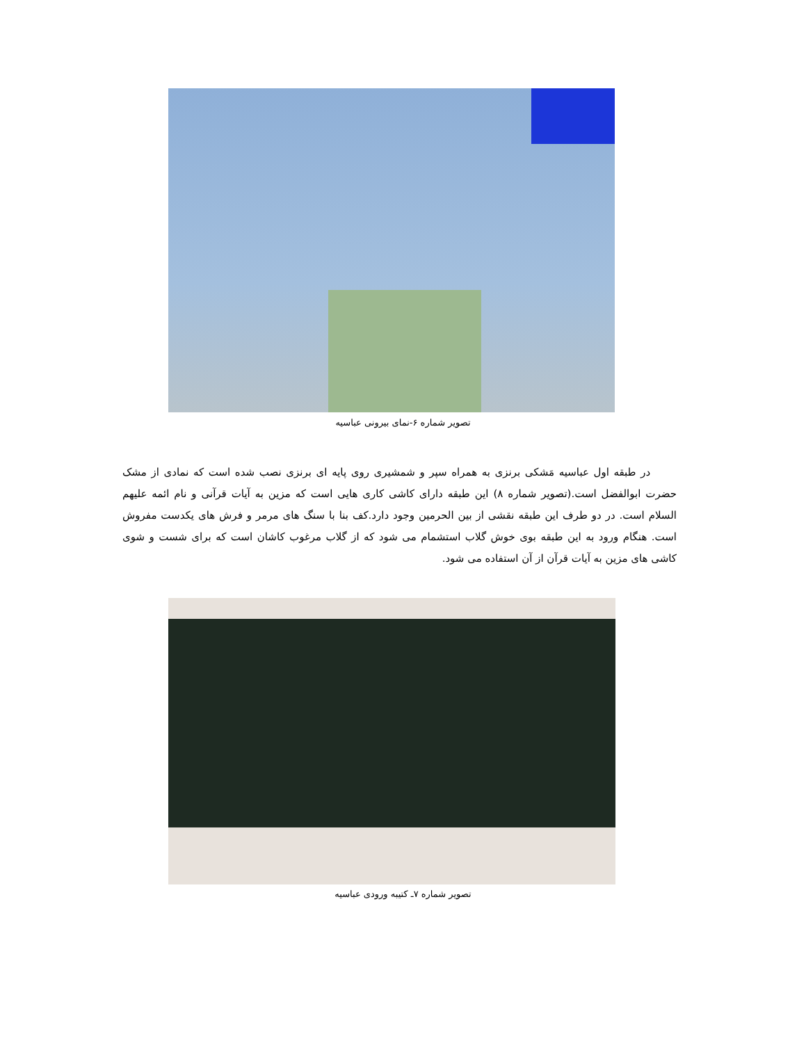تصویر شماره ۶-نمای بیرونی عباسیه
در طبقه اول عباسیه مَشکی برنزی به همراه سپر و شمشیری روی پایه ای برنزی نصب شده است که نمادی از مشک حضرت ابوالفضل است.(تصویر شماره ۸) این طبقه دارای کاشی کاری هایی است که مزین به آیات قرآنی و نام ائمه علیهم السلام است. در دو طرف این طبقه نقشی از بین الحرمین وجود دارد.کف بنا با سنگ های مرمر و فرش های یکدست مفروش است. هنگام ورود به این طبقه بوی خوش گلاب استشمام می شود که از گلاب مرغوب کاشان است که برای شست و شوی کاشی های مزین به آیات قرآن از آن استفاده می شود.
تصویر شماره ۷ـ کتیبه ورودی عباسیه